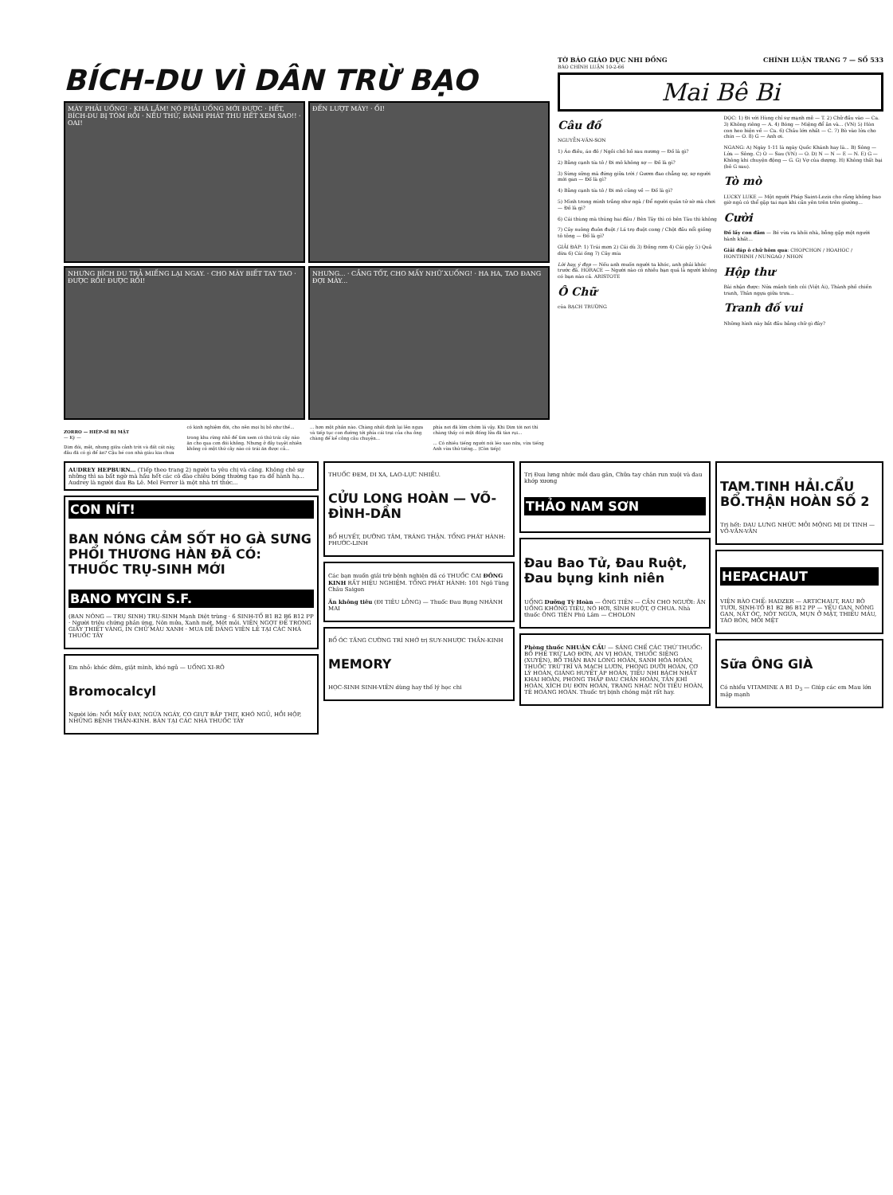BÍCH-DU VÌ DÂN TRỪ BẠO
MÀY PHẢI UỐNG! · KHÁ LẮM! NÓ PHẢI UỐNG MỚI ĐƯỢC · HẾT, BÍCH-DU BỊ TÓM RỒI · NẾU THỬ, ĐÁNH PHÁT THU HẾT XEM SAO!! · OAI!
ĐẾN LƯỢT MÀY! · ỐI!
NHƯNG BÍCH DU TRẢ MIẾNG LẠI NGAY. · CHO MÀY BIẾT TAY TAO · ĐƯỢC RỒI! ĐƯỢC RỒI!
NHƯNG... · CẦNG TỐT, CHO MẤY NHỮ XUỐNG! · HA HA, TAO ĐANG ĐỢI MÀY...
ZORRO — HIỆP-SĨ BỊ MẶT
— Kỳ —
Dim đói, mệt, nhưng giữa cảnh trời và đất cát này, đâu đã có gì để ăn? Cậu bé con nhà giàu kia chưa có kinh nghiệm đời, cho nên mọi bị bỏ như thế...
trong khu rừng nhỏ để tìm xem có thứ trái cây nào ăn cho qua cơn đói không. Nhưng ở đây tuyệt nhiên không có một thứ cây nào có trái ăn được cả...
... hơn một phần nào. Chàng nhất định lại lên ngựa và tiếp tục con đường tới phía cái trại của cha ông chàng để kể công câu chuyện...
phía nơi đã lớm chớm lá vậy. Khi Dim tới nơi thì chàng thấy có một đống lửa đã tàn rụi...
... Có nhiều tiếng người nói léo xao nữa, vừa tiếng Anh vừa thứ tiếng... (Còn tiếp)
TỜ BÁO GIÁO DỤC NHI ĐỒNG CHÍNH LUẬN TRANG 7 — SỐ 533
BÁO CHÍNH LUẬN 10-2-66
Mai Bê Bi
Câu đố
NGUYỄN-VĂN-SƠN
1) Áo điều, áo đỏ / Ngồi chồ hồ sau nương — Đố là gì?
2) Bằng cạnh tía tô / Đi mô không sợ — Đố là gì?
3) Sừng sững mà đứng giữa trời / Gươm đao chẳng sợ, sợ người mới gan — Đố là gì?
4) Bằng cạnh tía tô / Đi mô cũng về — Đố là gì?
5) Mình trong mình trắng như ngà / Để người quân tử sờ mà chơi — Đố là gì?
6) Cái thùng mà thủng hai đầu / Bên Tây thì có bên Tàu thì không
7) Cây suông đuôn đuột / Lá trọ đuột cong / Chột đầu nổi giống tô tông — Đố là gì?
GIẢI ĐÁP: 1) Trái mơn 2) Cái dù 3) Đống rơm 4) Cái gậy 5) Quả dừa 6) Cái ống 7) Cây mía
Lời hay, ý đẹp — Nếu anh muốn người ta khóc, anh phải khóc trước đã. HORACE — Người nào có nhiều bạn quá là người không có bạn nào cả. ARISTOTE
Ô Chữ
của BẠCH TRƯỜNG
DỌC: 1) Đi với Hùng chỉ sự mạnh mẽ — T. 2) Chữ đầu vào — Ca. 3) Không riêng — A. 4) Bóng — Miệng để ăn và... (VN) 5) Hòn con heo biện về — Ca. 6) Châu lớn nhất — C. 7) Bò vào lửa cho chín — O. 8) G — Anh ơi.
NGANG: A) Ngày 1-11 là ngày Quốc Khánh hay là... B) Sông — Lửa — Sông. C) O — Sau (VN) — O. D) N — N — E — N. E) G — Không khi chuyện động — G. G) Vợ của dượng. H) Không thất bại (bỏ G sau).
Tò mò
LUCKY LUKE — Một người Pháp Saint-Lezis cho rằng không bao giờ ngủ có thể gặp tai nạn khi cần yên trên trên giường...
Cười
Đố lấy con đâm — Bé vừa ra khỏi nhà, bỗng gặp một người hành khất...
Giải đáp ô chữ hôm qua: CHOPCHON / HOAHOC / HONTHINH / NUNGAO / NHON
Hộp thư
Bài nhận được: Nửa mảnh tình côi (Việt Ái), Thành phố chiến tranh, Thân ngựa giữa trưa...
Tranh đố vui
Những hình này bắt đầu bằng chữ gì đây?
AUDREY HEPBURN... (Tiếp theo trang 2) người ta yêu chị và căng. Không chê sự những thì sa bất ngờ mà hầu hết các cô đào chiêu bóng thường tạo ra để hành hạ... Audrey là người đau Ba Lê. Mel Ferrer là một nhà trí thức...
CON NÍT!
BAN NÓNG CẢM SỐT HO GÀ SƯNG PHỔI THƯƠNG HÀN ĐÃ CÓ: THUỐC TRỤ-SINH MỚI
BANO MYCIN S.F.
(BAN NÓNG — TRỤ SINH) TRỤ-SINH Mạnh Diệt trùng · 6 SINH-TỐ B1 B2 B6 B12 PP · Người triệu chứng phản ứng, Nôn mửa, Xanh mét, Mệt mỏi. VIÊN NGỌT ĐỂ TRONG GIẤY THIẾT VÀNG, IN CHỮ MÀU XANH · MUA DỄ DÀNG VIÊN LẺ TẠI CÁC NHÀ THUỐC TÂY
Em nhỏ: khóc đêm, giật mình, khó ngủ — UỐNG XI-RÔ
Bromocalcyl
Người lớn: NỔI MẨY ĐAY, NGỨA NGÁY, CO GIỰT BẮP THỊT, KHÓ NGỦ, HỒI HỘP, NHỮNG BỆNH THẦN-KINH. BÁN TẠI CÁC NHÀ THUỐC TÂY
THUỐC ĐEM, DI XA, LAO-LỰC NHIỀU.
CỬU LONG HOÀN — VÕ-ĐÌNH-DẦN
BỔ HUYẾT, DƯỠNG TÂM, TRÁNG THẬN. TỔNG PHÁT HÀNH: PHƯỚC-LINH
Các bạn muốn giải trừ bệnh nghiện đã có THUỐC CAI ĐÔNG KINH RẤT HIỆU NGHIỆM. TỔNG PHÁT HÀNH: 101 Ngô Tùng Châu Saigon
Ăn không tiêu (ĐI TIÊU LỎNG) — Thuốc Đau Bụng NHÀNH MAI
BỔ ÓC TĂNG CƯỜNG TRÍ NHỚ trị SUY-NHƯỢC THẦN-KINH
MEMORY
HỌC-SINH SINH-VIÊN dùng hay thế lý học chi
Trị Đau lưng nhức mỏi đau gân, Chữa tay chân run xuội và đau khớp xương
THẢO NAM SƠN
Đau Bao Tử, Đau Ruột, Đau bụng kinh niên
UỐNG Dưỡng Tỳ Hoàn — ÔNG TIÊN — CẦN CHO NGƯỜI: ĂN UỐNG KHÔNG TIÊU, NÓ HƠI, SÌNH RUỘT, Ợ CHUA. Nhà thuốc ÔNG TIÊN Phú Lâm — CHOLON
Phòng thuốc NHUẬN CẦU — SÁNG CHẾ CÁC THỨ THUỐC: BỔ PHẾ TRỪ LAO ĐƠN, AN VỊ HOÀN, THUỐC SIÊNG (XUYÊN), BỔ THẬN BAN LONG HOÀN, SANH HÓA HOÀN, THUỐC TRỪ TRĨ VÀ MẠCH LƯƠN, PHONG DƯỠI HOÀN, CƠ LÝ HOÀN, GIÁNG HUYẾT ÁP HOÀN, TIỂU NHI BÁCH NHẤT KHAI HOÀN, PHONG THẤP ĐAU CHÂN HOÀN, TẢN KHÍ HOÀN, XÍCH DU ĐƠN HOÀN, TRANG NHẠC NỘI TIỂU HOÀN, TÊ HOÀNG HOÀN. Thuốc trị bịnh chóng mặt rất hay.
TAM.TINH HẢI.CẨU BỔ.THẬN HOÀN SỐ 2
Trị hết: DAU LƯNG NHỨC MỎI MỘNG MỊ DI TINH — VÕ-VĂN-VÂN
HEPACHAUT
VIỆN BÀO CHẾ: HADZER — ARTICHAUT, RAU BÒ TƯƠI, SINH-TỐ B1 B2 B6 B12 PP — YẾU GAN, NÓNG GAN, NẤT ÓC, NÓT NGỨA, MỤN Ở MẶT, THIẾU MÁU, TÁO BÓN, MỎI MỆT
Sữa ÔNG GIÀ
Có nhiều VITAMINE A B1 D<sub>3</sub> — Giúp các em Mau lớn mập mạnh